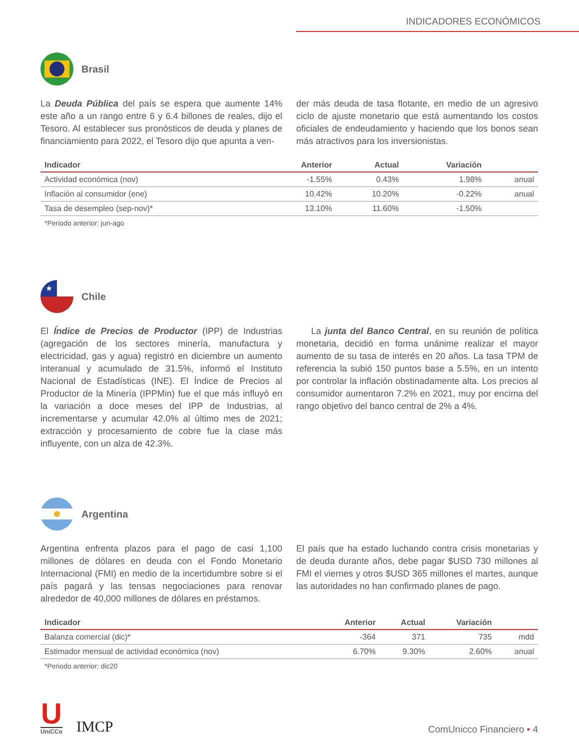INDICADORES ECONÓMICOS
Brasil
La Deuda Pública del país se espera que aumente 14% este año a un rango entre 6 y 6.4 billones de reales, dijo el Tesoro. Al establecer sus pronósticos de deuda y planes de financiamiento para 2022, el Tesoro dijo que apunta a ven-
der más deuda de tasa flotante, en medio de un agresivo ciclo de ajuste monetario que está aumentando los costos oficiales de endeudamiento y haciendo que los bonos sean más atractivos para los inversionistas.
| Indicador | Anterior | Actual | Variación | |
| --- | --- | --- | --- | --- |
| Actividad económica (nov) | -1.55% | 0.43% | 1.98% | anual |
| Inflación al consumidor (ene) | 10.42% | 10.20% | -0.22% | anual |
| Tasa de desempleo (sep-nov)* | 13.10% | 11.60% | -1.50% | |
*Periodo anterior: jun-ago
★
Chile
El Índice de Precios de Productor (IPP) de Industrias (agregación de los sectores minería, manufactura y electricidad, gas y agua) registró en diciembre un aumento interanual y acumulado de 31.5%, informó el Instituto Nacional de Estadísticas (INE). El Índice de Precios al Productor de la Minería (IPPMin) fue el que más influyó en la variación a doce meses del IPP de Industrias, al incrementarse y acumular 42.0% al último mes de 2021; extracción y procesamiento de cobre fue la clase más influyente, con un alza de 42.3%.
La junta del Banco Central, en su reunión de política monetaria, decidió en forma unánime realizar el mayor aumento de su tasa de interés en 20 años. La tasa TPM de referencia la subió 150 puntos base a 5.5%, en un intento por controlar la inflación obstinadamente alta. Los precios al consumidor aumentaron 7.2% en 2021, muy por encima del rango objetivo del banco central de 2% a 4%.
Argentina
Argentina enfrenta plazos para el pago de casi 1,100 millones de dólares en deuda con el Fondo Monetario Internacional (FMI) en medio de la incertidumbre sobre si el país pagará y las tensas negociaciones para renovar alrededor de 40,000 millones de dólares en préstamos.
El país que ha estado luchando contra crisis monetarias y de deuda durante años, debe pagar $USD 730 millones al FMI el viernes y otros $USD 365 millones el martes, aunque las autoridades no han confirmado planes de pago.
| Indicador | Anterior | Actual | Variación | |
| --- | --- | --- | --- | --- |
| Balanza comercial (dic)* | -364 | 371 | 735 | mdd |
| Estimador mensual de actividad económica (nov) | 6.70% | 9.30% | 2.60% | anual |
*Periodo anterior: dic20
U
UniCCo
IMCP
ComUnicco Financiero • 4